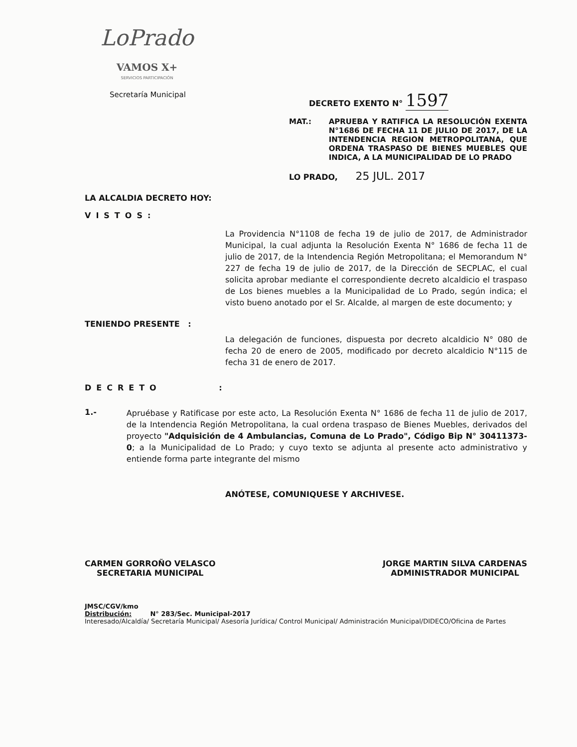LoPrado VAMOS X+
SERVICIOS PARTICIPACIÓN
Secretaría Municipal DECRETO EXENTO N° 1597
MAT.: APRUEBA Y RATIFICA LA RESOLUCIÓN EXENTA N°1686 DE FECHA 11 DE JULIO DE 2017, DE LA INTENDENCIA REGION METROPOLITANA, QUE ORDENA TRASPASO DE BIENES MUEBLES QUE INDICA, A LA MUNICIPALIDAD DE LO PRADO
LO PRADO, 25 JUL. 2017
LA ALCALDIA DECRETO HOY:
VISTOS:
La Providencia N°1108 de fecha 19 de julio de 2017, de Administrador Municipal, la cual adjunta la Resolución Exenta N° 1686 de fecha 11 de julio de 2017, de la Intendencia Región Metropolitana; el Memorandum N° 227 de fecha 19 de julio de 2017, de la Dirección de SECPLAC, el cual solicita aprobar mediante el correspondiente decreto alcaldicio el traspaso de Los bienes muebles a la Municipalidad de Lo Prado, según indica; el visto bueno anotado por el Sr. Alcalde, al margen de este documento; y
TENIENDO PRESENTE :
La delegación de funciones, dispuesta por decreto alcaldicio N° 080 de fecha 20 de enero de 2005, modificado por decreto alcaldicio N°115 de fecha 31 de enero de 2017.
DECRETO :
1.-
Apruébase y Ratificase por este acto, La Resolución Exenta N° 1686 de fecha 11 de julio de 2017, de la Intendencia Región Metropolitana, la cual ordena traspaso de Bienes Muebles, derivados del proyecto "Adquisición de 4 Ambulancias, Comuna de Lo Prado", Código Bip N° 30411373-0; a la Municipalidad de Lo Prado; y cuyo texto se adjunta al presente acto administrativo y entiende forma parte integrante del mismo
ANÓTESE, COMUNIQUESE Y ARCHIVESE.
CARMEN GORROÑO VELASCO
SECRETARIA MUNICIPAL
JORGE MARTIN SILVA CARDENAS
ADMINISTRADOR MUNICIPAL
JMSC/CGV/kmo
Distribución: N° 283/Sec. Municipal-2017
Interesado/Alcaldía/ Secretaría Municipal/ Asesoría Jurídica/ Control Municipal/ Administración Municipal/DIDECO/Oficina de Partes